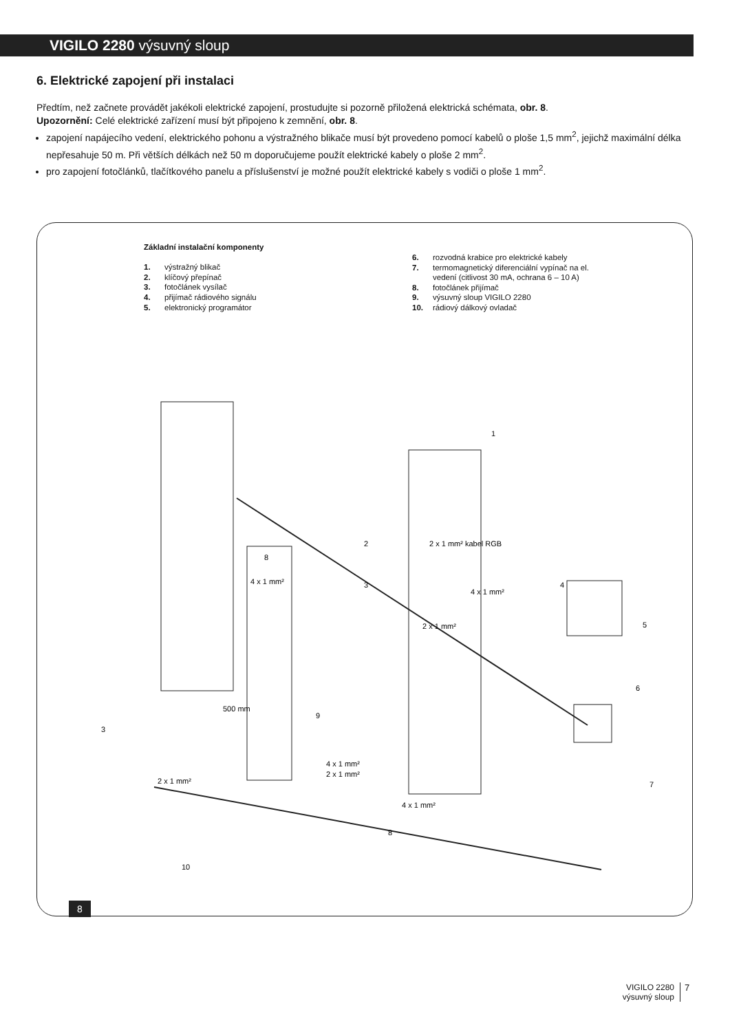VIGILO 2280 výsuvný sloup
6. Elektrické zapojení při instalaci
Předtím, než začnete provádět jakékoli elektrické zapojení, prostudujte si pozorně přiložená elektrická schémata, obr. 8.
Upozornění: Celé elektrické zařízení musí být připojeno k zemnění, obr. 8.
zapojení napájecího vedení, elektrického pohonu a výstražného blikače musí být provedeno pomocí kabelů o ploše 1,5 mm<sup>2</sup>, jejichž maximální délka nepřesahuje 50 m. Při větších délkách než 50 m doporučujeme použít elektrické kabely o ploše 2 mm<sup>2</sup>.
pro zapojení fotočlánků, tlačítkového panelu a příslušenství je možné použít elektrické kabely s vodiči o ploše 1 mm<sup>2</sup>.
Základní instalační komponenty
1. výstražný blikač
2. klíčový přepínač
3. fotočlánek vysílač
4. přijímač rádiového signálu
5. elektronický programátor
6. rozvodná krabice pro elektrické kabely
7. termomagnetický diferenciální vypínač na el.
vedení (citlivost 30 mA, ochrana 6 – 10 A)
8. fotočlánek přijímač
9. výsuvný sloup VIGILO 2280
10. rádiový dálkový ovladač
1
2
3
4
5
6
7
8
8
9
10
3
4 x 1 mm²
4 x 1 mm²
2 x 1 mm²
4 x 1 mm²
2 x 1 mm²
2 x 1 mm²
4 x 1 mm²
500 mm
2 x 1 mm² kabel RGB
8
VIGILO 2280
výsuvný sloup
7